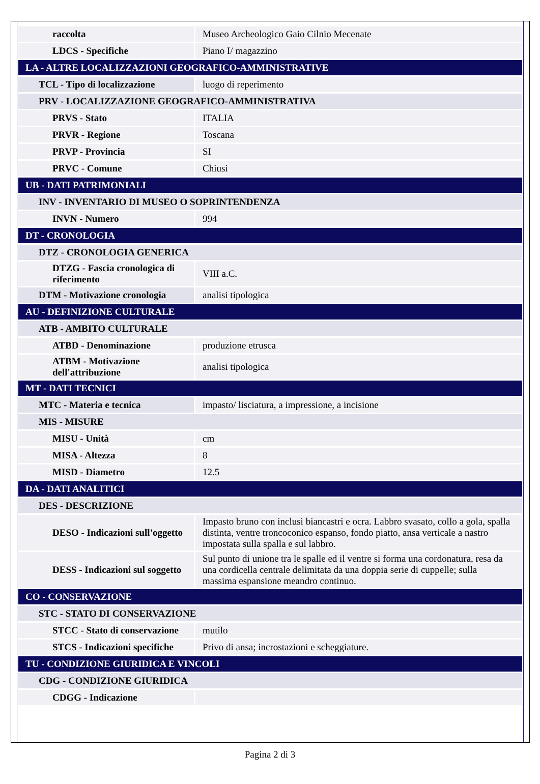| raccolta | Museo Archeologico Gaio Cilnio Mecenate |
| LDCS - Specifiche | Piano I/ magazzino |
| LA - ALTRE LOCALIZZAZIONI GEOGRAFICO-AMMINISTRATIVE | |
| TCL - Tipo di localizzazione | luogo di reperimento |
| PRV - LOCALIZZAZIONE GEOGRAFICO-AMMINISTRATIVA | |
| PRVS - Stato | ITALIA |
| PRVR - Regione | Toscana |
| PRVP - Provincia | SI |
| PRVC - Comune | Chiusi |
| UB - DATI PATRIMONIALI | |
| INV - INVENTARIO DI MUSEO O SOPRINTENDENZA | |
| INVN - Numero | 994 |
| DT - CRONOLOGIA | |
| DTZ - CRONOLOGIA GENERICA | |
| DTZG - Fascia cronologica di riferimento | VIII a.C. |
| DTM - Motivazione cronologia | analisi tipologica |
| AU - DEFINIZIONE CULTURALE | |
| ATB - AMBITO CULTURALE | |
| ATBD - Denominazione | produzione etrusca |
| ATBM - Motivazione dell'attribuzione | analisi tipologica |
| MT - DATI TECNICI | |
| MTC - Materia e tecnica | impasto/ lisciatura, a impressione, a incisione |
| MIS - MISURE | |
| MISU - Unità | cm |
| MISA - Altezza | 8 |
| MISD - Diametro | 12.5 |
| DA - DATI ANALITICI | |
| DES - DESCRIZIONE | |
| DESO - Indicazioni sull'oggetto | Impasto bruno con inclusi biancastri e ocra. Labbro svasato, collo a gola, spalla distinta, ventre troncoconico espanso, fondo piatto, ansa verticale a nastro impostata sulla spalla e sul labbro. |
| DESS - Indicazioni sul soggetto | Sul punto di unione tra le spalle ed il ventre si forma una cordonatura, resa da una cordicella centrale delimitata da una doppia serie di cuppelle; sulla massima espansione meandro continuo. |
| CO - CONSERVAZIONE | |
| STC - STATO DI CONSERVAZIONE | |
| STCC - Stato di conservazione | mutilo |
| STCS - Indicazioni specifiche | Privo di ansa; incrostazioni e scheggiature. |
| TU - CONDIZIONE GIURIDICA E VINCOLI | |
| CDG - CONDIZIONE GIURIDICA | |
| CDGG - Indicazione | |
Pagina 2 di 3